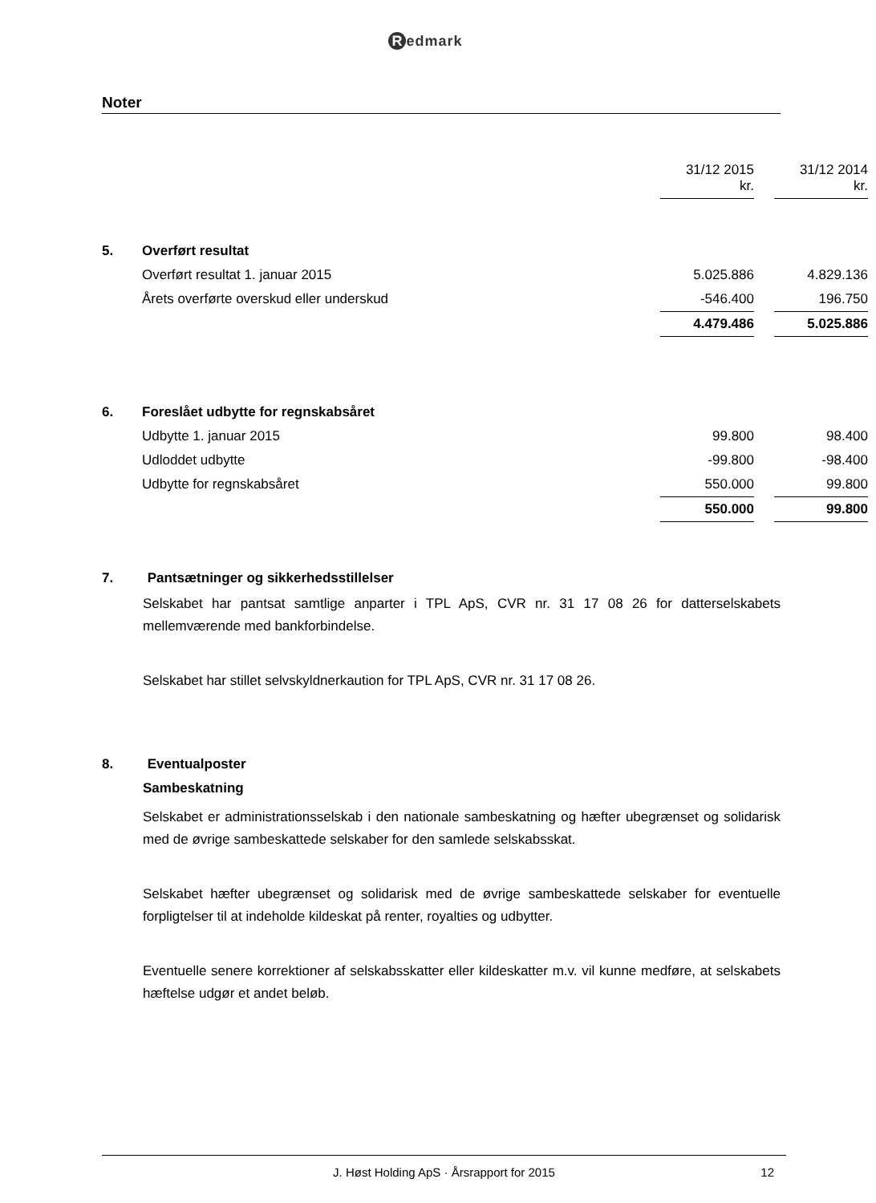Redmark
Noter
| | | 31/12 2015 kr. | | 31/12 2014 kr. | |
| 5. | Overført resultat | | | | |
| | Overført resultat 1. januar 2015 | 5.025.886 | | 4.829.136 | |
| | Årets overførte overskud eller underskud | -546.400 | | 196.750 | |
| | | 4.479.486 | | 5.025.886 | |
| 6. | Foreslået udbytte for regnskabsåret | | | | |
| | Udbytte 1. januar 2015 | 99.800 | | 98.400 | |
| | Udloddet udbytte | -99.800 | | -98.400 | |
| | Udbytte for regnskabsåret | 550.000 | | 99.800 | |
| | | 550.000 | | 99.800 | |
7. Pantsætninger og sikkerhedsstillelser
Selskabet har pantsat samtlige anparter i TPL ApS, CVR nr. 31 17 08 26 for datterselskabets mellemværende med bankforbindelse.
Selskabet har stillet selvskyldnerkaution for TPL ApS, CVR nr. 31 17 08 26.
8. Eventualposter
Sambeskatning
Selskabet er administrationsselskab i den nationale sambeskatning og hæfter ubegrænset og solidarisk med de øvrige sambeskattede selskaber for den samlede selskabsskat.
Selskabet hæfter ubegrænset og solidarisk med de øvrige sambeskattede selskaber for eventuelle forpligtelser til at indeholde kildeskat på renter, royalties og udbytter.
Eventuelle senere korrektioner af selskabsskatter eller kildeskatter m.v. vil kunne medføre, at selskabets hæftelse udgør et andet beløb.
J. Høst Holding ApS · Årsrapport for 2015 12